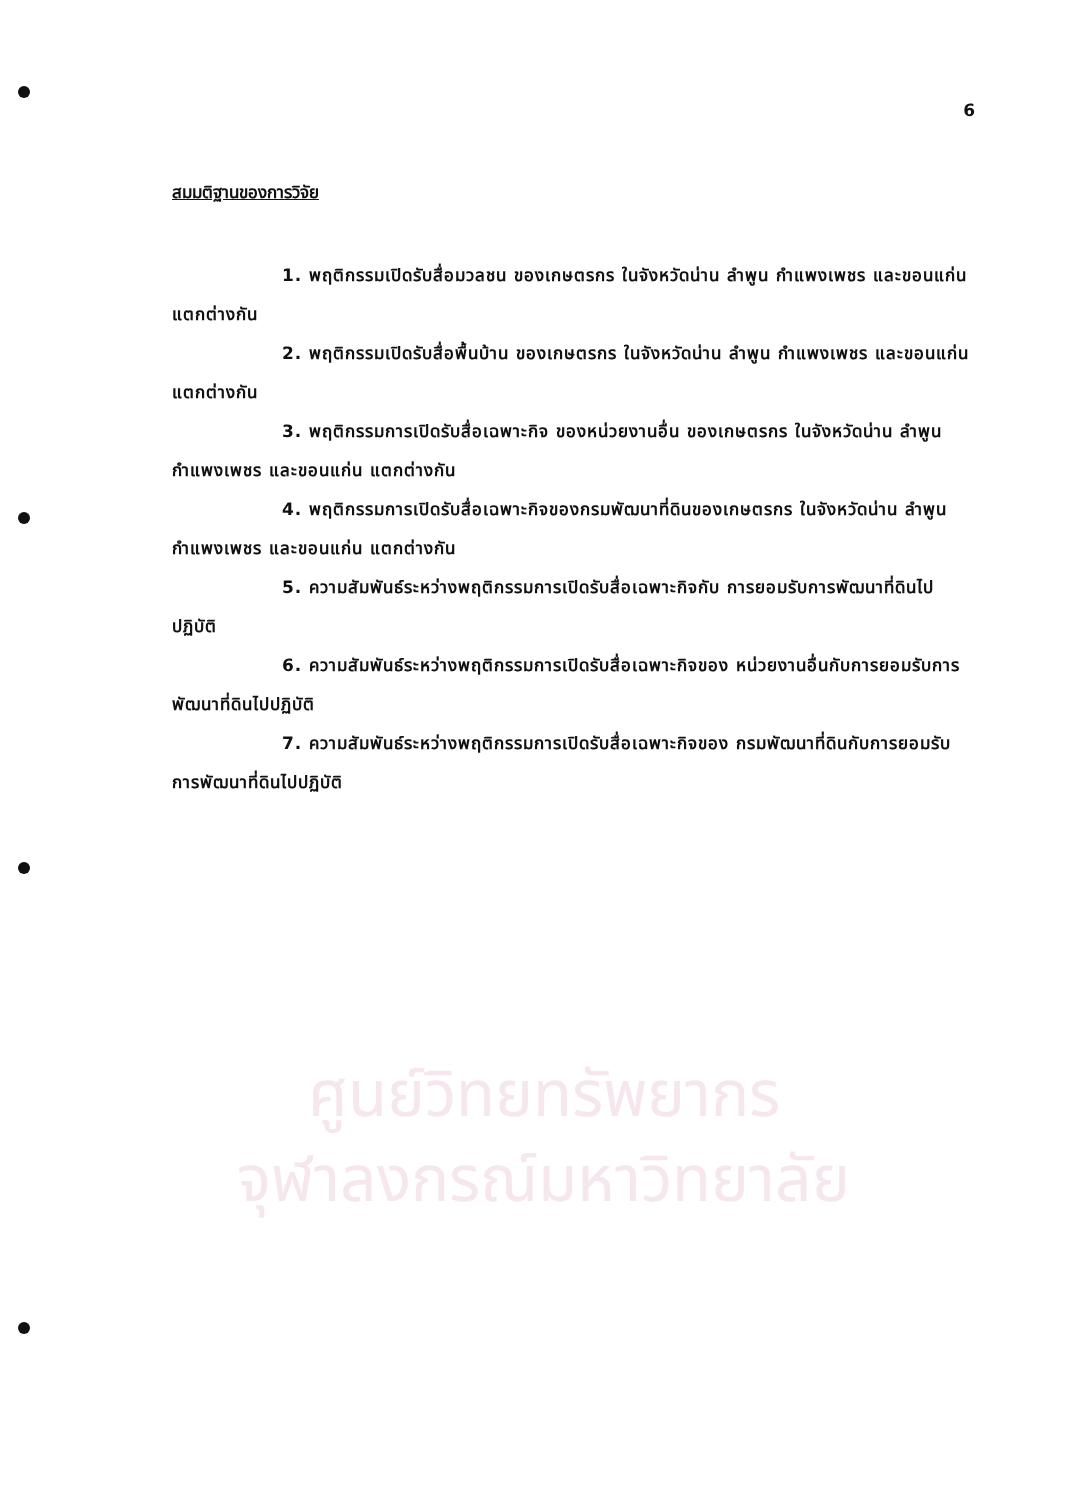6
สมมติฐานของการวิจัย
1. พฤติกรรมเปิดรับสื่อมวลชน ของเกษตรกร ในจังหวัดน่าน ลำพูน กำแพงเพชร และขอนแก่น แตกต่างกัน
2. พฤติกรรมเปิดรับสื่อพื้นบ้าน ของเกษตรกร ในจังหวัดน่าน ลำพูน กำแพงเพชร และขอนแก่น แตกต่างกัน
3. พฤติกรรมการเปิดรับสื่อเฉพาะกิจ ของหน่วยงานอื่น ของเกษตรกร ในจังหวัดน่าน ลำพูน กำแพงเพชร และขอนแก่น แตกต่างกัน
4. พฤติกรรมการเปิดรับสื่อเฉพาะกิจของกรมพัฒนาที่ดินของเกษตรกร ในจังหวัดน่าน ลำพูน กำแพงเพชร และขอนแก่น แตกต่างกัน
5. ความสัมพันธ์ระหว่างพฤติกรรมการเปิดรับสื่อเฉพาะกิจกับ การยอมรับการพัฒนาที่ดินไปปฏิบัติ
6. ความสัมพันธ์ระหว่างพฤติกรรมการเปิดรับสื่อเฉพาะกิจของ หน่วยงานอื่นกับการยอมรับการพัฒนาที่ดินไปปฏิบัติ
7. ความสัมพันธ์ระหว่างพฤติกรรมการเปิดรับสื่อเฉพาะกิจของ กรมพัฒนาที่ดินกับการยอมรับการพัฒนาที่ดินไปปฏิบัติ
ศูนย์วิทยทรัพยากร
จุฬาลงกรณ์มหาวิทยาลัย